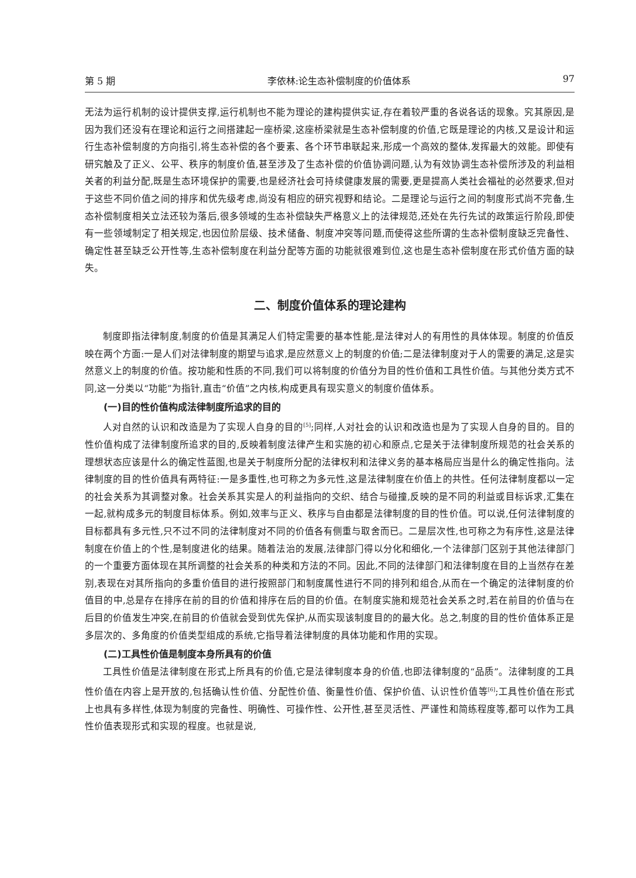第 5 期 李依林:论生态补偿制度的价值体系 97
无法为运行机制的设计提供支撑,运行机制也不能为理论的建构提供实证,存在着较严重的各说各话的现象。究其原因,是因为我们还没有在理论和运行之间搭建起一座桥梁,这座桥梁就是生态补偿制度的价值,它既是理论的内核,又是设计和运行生态补偿制度的方向指引,将生态补偿的各个要素、各个环节串联起来,形成一个高效的整体,发挥最大的效能。即使有研究触及了正义、公平、秩序的制度价值,甚至涉及了生态补偿的价值协调问题,认为有效协调生态补偿所涉及的利益相关者的利益分配,既是生态环境保护的需要,也是经济社会可持续健康发展的需要,更是提高人类社会福祉的必然要求,但对于这些不同价值之间的排序和优先级考虑,尚没有相应的研究视野和结论。二是理论与运行之间的制度形式尚不完备,生态补偿制度相关立法还较为落后,很多领域的生态补偿缺失严格意义上的法律规范,还处在先行先试的政策运行阶段,即使有一些领域制定了相关规定,也因位阶层级、技术储备、制度冲突等问题,而使得这些所谓的生态补偿制度缺乏完备性、确定性甚至缺乏公开性等,生态补偿制度在利益分配等方面的功能就很难到位,这也是生态补偿制度在形式价值方面的缺失。
二、制度价值体系的理论建构
制度即指法律制度,制度的价值是其满足人们特定需要的基本性能,是法律对人的有用性的具体体现。制度的价值反映在两个方面:一是人们对法律制度的期望与追求,是应然意义上的制度的价值;二是法律制度对于人的需要的满足,这是实然意义上的制度的价值。按功能和性质的不同,我们可以将制度的价值分为目的性价值和工具性价值。与其他分类方式不同,这一分类以“功能”为指针,直击“价值”之内核,构成更具有现实意义的制度价值体系。
(一)目的性价值构成法律制度所追求的目的
人对自然的认识和改造是为了实现人自身的目的<sup>[5]</sup>;同样,人对社会的认识和改造也是为了实现人自身的目的。目的性价值构成了法律制度所追求的目的,反映着制度法律产生和实施的初心和原点,它是关于法律制度所规范的社会关系的理想状态应该是什么的确定性蓝图,也是关于制度所分配的法律权利和法律义务的基本格局应当是什么的确定性指向。法律制度的目的性价值具有两特征:一是多重性,也可称之为多元性,这是法律制度在价值上的共性。任何法律制度都以一定的社会关系为其调整对象。社会关系其实是人的利益指向的交织、结合与碰撞,反映的是不同的利益或目标诉求,汇集在一起,就构成多元的制度目标体系。例如,效率与正义、秩序与自由都是法律制度的目的性价值。可以说,任何法律制度的目标都具有多元性,只不过不同的法律制度对不同的价值各有侧重与取舍而已。二是层次性,也可称之为有序性,这是法律制度在价值上的个性,是制度进化的结果。随着法治的发展,法律部门得以分化和细化,一个法律部门区别于其他法律部门的一个重要方面体现在其所调整的社会关系的种类和方法的不同。因此,不同的法律部门和法律制度在目的上当然存在差别,表现在对其所指向的多重价值目的进行按照部门和制度属性进行不同的排列和组合,从而在一个确定的法律制度的价值目的中,总是存在排序在前的目的价值和排序在后的目的价值。在制度实施和规范社会关系之时,若在前目的价值与在后目的价值发生冲突,在前目的价值就会受到优先保护,从而实现该制度目的的最大化。总之,制度的目的性价值体系正是多层次的、多角度的价值类型组成的系统,它指导着法律制度的具体功能和作用的实现。
(二)工具性价值是制度本身所具有的价值
工具性价值是法律制度在形式上所具有的价值,它是法律制度本身的价值,也即法律制度的“品质”。法律制度的工具性价值在内容上是开放的,包括确认性价值、分配性价值、衡量性价值、保护价值、认识性价值等<sup>[6]</sup>;工具性价值在形式上也具有多样性,体现为制度的完备性、明确性、可操作性、公开性,甚至灵活性、严谨性和简练程度等,都可以作为工具性价值表现形式和实现的程度。也就是说,